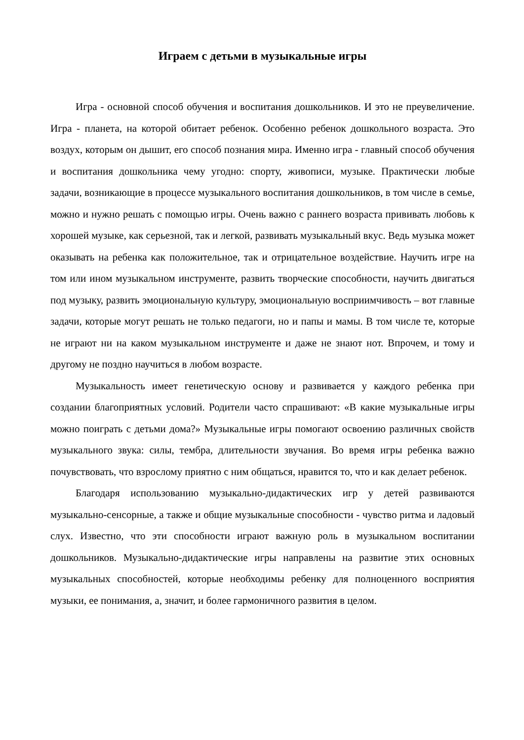Играем с детьми в музыкальные игры
Игра - основной способ обучения и воспитания дошкольников. И это не преувеличение. Игра - планета, на которой обитает ребенок. Особенно ребенок дошкольного возраста. Это воздух, которым он дышит, его способ познания мира. Именно игра - главный способ обучения и воспитания дошкольника чему угодно: спорту, живописи, музыке. Практически любые задачи, возникающие в процессе музыкального воспитания дошкольников, в том числе в семье, можно и нужно решать с помощью игры. Очень важно с раннего возраста прививать любовь к хорошей музыке, как серьезной, так и легкой, развивать музыкальный вкус. Ведь музыка может оказывать на ребенка как положительное, так и отрицательное воздействие. Научить игре на том или ином музыкальном инструменте, развить творческие способности, научить двигаться под музыку, развить эмоциональную культуру, эмоциональную восприимчивость – вот главные задачи, которые могут решать не только педагоги, но и папы и мамы. В том числе те, которые не играют ни на каком музыкальном инструменте и даже не знают нот. Впрочем, и тому и другому не поздно научиться в любом возрасте.
Музыкальность имеет генетическую основу и развивается у каждого ребенка при создании благоприятных условий. Родители часто спрашивают: «В какие музыкальные игры можно поиграть с детьми дома?» Музыкальные игры помогают освоению различных свойств музыкального звука: силы, тембра, длительности звучания. Во время игры ребенка важно почувствовать, что взрослому приятно с ним общаться, нравится то, что и как делает ребенок.
Благодаря использованию музыкально-дидактических игр у детей развиваются музыкально-сенсорные, а также и общие музыкальные способности - чувство ритма и ладовый слух. Известно, что эти способности играют важную роль в музыкальном воспитании дошкольников. Музыкально-дидактические игры направлены на развитие этих основных музыкальных способностей, которые необходимы ребенку для полноценного восприятия музыки, ее понимания, а, значит, и более гармоничного развития в целом.